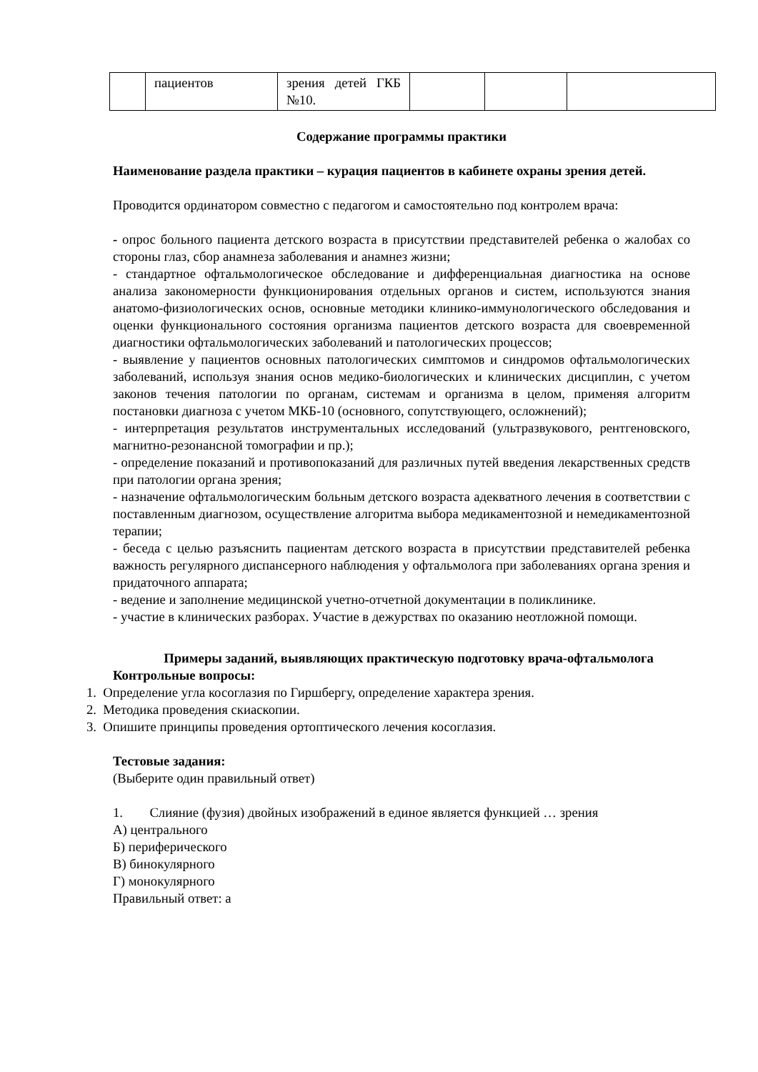| | пациентов | зрения детей ГКБ №10. | | | |
Содержание программы практики
Наименование раздела практики – курация пациентов в кабинете охраны зрения детей.
Проводится ординатором совместно с педагогом и самостоятельно под контролем врача:
- опрос больного пациента детского возраста в присутствии представителей ребенка о жалобах со стороны глаз, сбор анамнеза заболевания и анамнез жизни;
- стандартное офтальмологическое обследование и дифференциальная диагностика на основе анализа закономерности функционирования отдельных органов и систем, используются знания анатомо-физиологических основ, основные методики клинико-иммунологического обследования и оценки функционального состояния организма пациентов детского возраста для своевременной диагностики офтальмологических заболеваний и патологических процессов;
- выявление у пациентов основных патологических симптомов и синдромов офтальмологических заболеваний, используя знания основ медико-биологических и клинических дисциплин, с учетом законов течения патологии по органам, системам и организма в целом, применяя алгоритм постановки диагноза с учетом МКБ-10 (основного, сопутствующего, осложнений);
- интерпретация результатов инструментальных исследований (ультразвукового, рентгеновского, магнитно-резонансной томографии и пр.);
- определение показаний и противопоказаний для различных путей введения лекарственных средств при патологии органа зрения;
- назначение офтальмологическим больным детского возраста адекватного лечения в соответствии с поставленным диагнозом, осуществление алгоритма выбора медикаментозной и немедикаментозной терапии;
- беседа с целью разъяснить пациентам детского возраста в присутствии представителей ребенка важность регулярного диспансерного наблюдения у офтальмолога при заболеваниях органа зрения и придаточного аппарата;
- ведение и заполнение медицинской учетно-отчетной документации в поликлинике.
- участие в клинических разборах. Участие в дежурствах по оказанию неотложной помощи.
Примеры заданий, выявляющих практическую подготовку врача-офтальмолога
Контрольные вопросы:
1. Определение угла косоглазия по Гиршбергу, определение характера зрения.
2. Методика проведения скиаскопии.
3. Опишите принципы проведения ортоптического лечения косоглазия.
Тестовые задания:
(Выберите один правильный ответ)
1. Слияние (фузия) двойных изображений в единое является функцией … зрения
А) центрального
Б) периферического
В) бинокулярного
Г) монокулярного
Правильный ответ: а